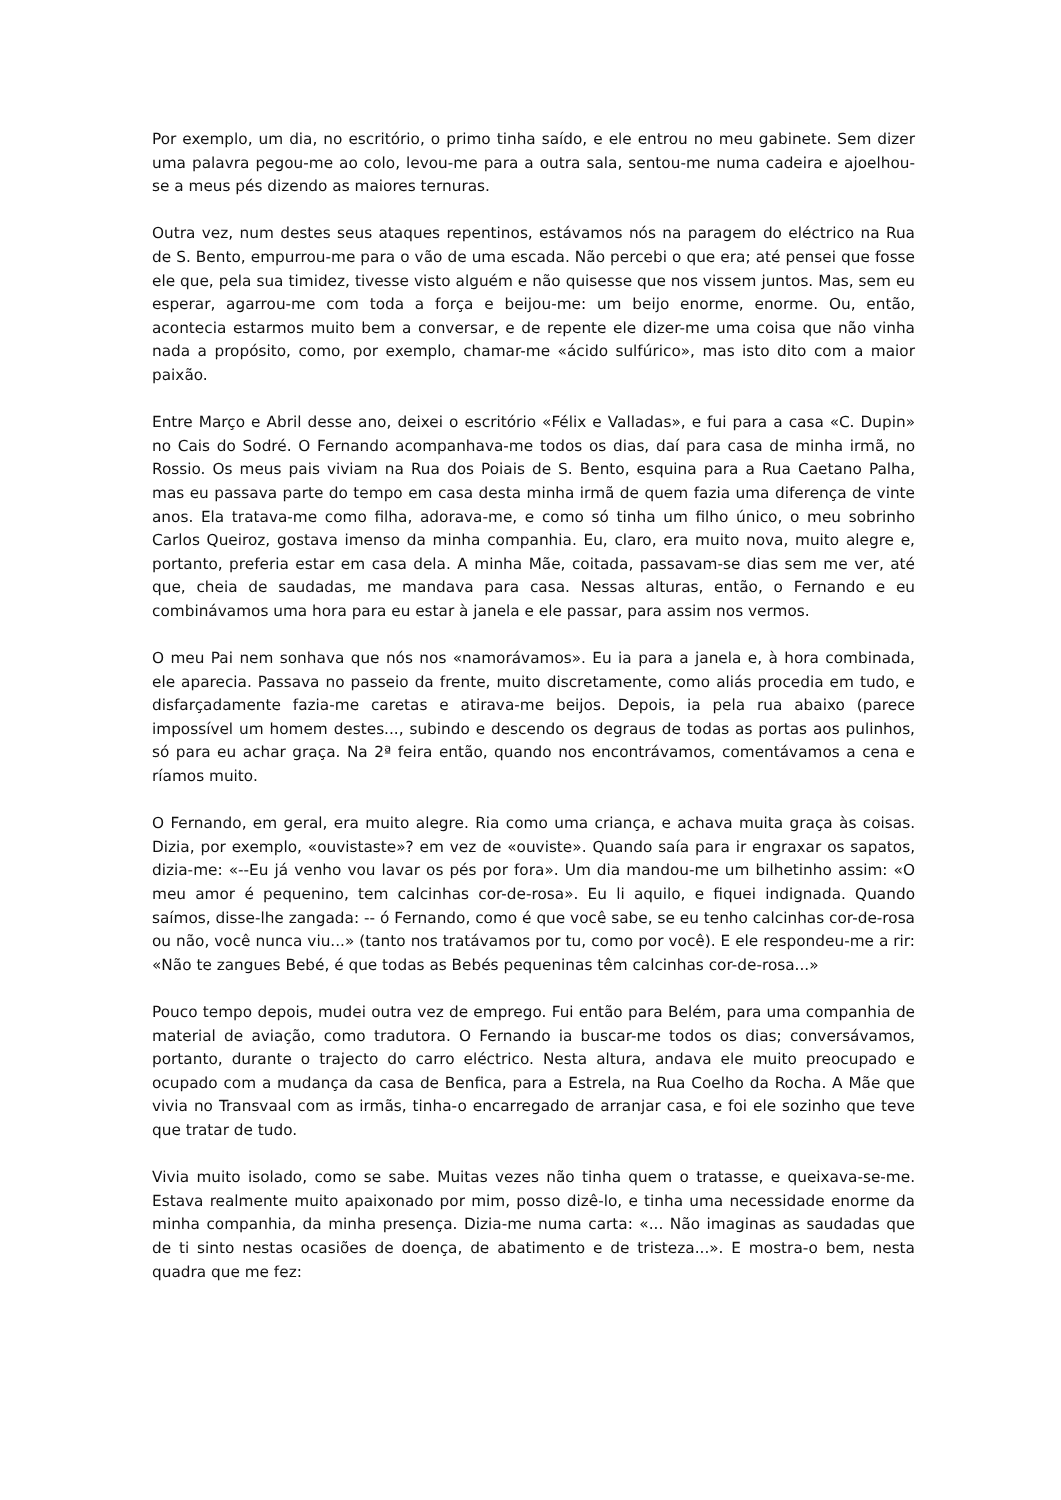Por exemplo, um dia, no escritório, o primo tinha saído, e ele entrou no meu gabinete. Sem dizer uma palavra pegou-me ao colo, levou-me para a outra sala, sentou-me numa cadeira e ajoelhou-se a meus pés dizendo as maiores ternuras.
Outra vez, num destes seus ataques repentinos, estávamos nós na paragem do eléctrico na Rua de S. Bento, empurrou-me para o vão de uma escada. Não percebi o que era; até pensei que fosse ele que, pela sua timidez, tivesse visto alguém e não quisesse que nos vissem juntos. Mas, sem eu esperar, agarrou-me com toda a força e beijou-me: um beijo enorme, enorme. Ou, então, acontecia estarmos muito bem a conversar, e de repente ele dizer-me uma coisa que não vinha nada a propósito, como, por exemplo, chamar-me «ácido sulfúrico», mas isto dito com a maior paixão.
Entre Março e Abril desse ano, deixei o escritório «Félix e Valladas», e fui para a casa «C. Dupin» no Cais do Sodré. O Fernando acompanhava-me todos os dias, daí para casa de minha irmã, no Rossio. Os meus pais viviam na Rua dos Poiais de S. Bento, esquina para a Rua Caetano Palha, mas eu passava parte do tempo em casa desta minha irmã de quem fazia uma diferença de vinte anos. Ela tratava-me como filha, adorava-me, e como só tinha um filho único, o meu sobrinho Carlos Queiroz, gostava imenso da minha companhia. Eu, claro, era muito nova, muito alegre e, portanto, preferia estar em casa dela. A minha Mãe, coitada, passavam-se dias sem me ver, até que, cheia de saudadas, me mandava para casa. Nessas alturas, então, o Fernando e eu combinávamos uma hora para eu estar à janela e ele passar, para assim nos vermos.
O meu Pai nem sonhava que nós nos «namorávamos». Eu ia para a janela e, à hora combinada, ele aparecia. Passava no passeio da frente, muito discretamente, como aliás procedia em tudo, e disfarçadamente fazia-me caretas e atirava-me beijos. Depois, ia pela rua abaixo (parece impossível um homem destes..., subindo e descendo os degraus de todas as portas aos pulinhos, só para eu achar graça. Na 2ª feira então, quando nos encontrávamos, comentávamos a cena e ríamos muito.
O Fernando, em geral, era muito alegre. Ria como uma criança, e achava muita graça às coisas. Dizia, por exemplo, «ouvistaste»? em vez de «ouviste». Quando saía para ir engraxar os sapatos, dizia-me: «--Eu já venho vou lavar os pés por fora». Um dia mandou-me um bilhetinho assim: «O meu amor é pequenino, tem calcinhas cor-de-rosa». Eu li aquilo, e fiquei indignada. Quando saímos, disse-lhe zangada: -- ó Fernando, como é que você sabe, se eu tenho calcinhas cor-de-rosa ou não, você nunca viu...» (tanto nos tratávamos por tu, como por você). E ele respondeu-me a rir: «Não te zangues Bebé, é que todas as Bebés pequeninas têm calcinhas cor-de-rosa...»
Pouco tempo depois, mudei outra vez de emprego. Fui então para Belém, para uma companhia de material de aviação, como tradutora. O Fernando ia buscar-me todos os dias; conversávamos, portanto, durante o trajecto do carro eléctrico. Nesta altura, andava ele muito preocupado e ocupado com a mudança da casa de Benfica, para a Estrela, na Rua Coelho da Rocha. A Mãe que vivia no Transvaal com as irmãs, tinha-o encarregado de arranjar casa, e foi ele sozinho que teve que tratar de tudo.
Vivia muito isolado, como se sabe. Muitas vezes não tinha quem o tratasse, e queixava-se-me. Estava realmente muito apaixonado por mim, posso dizê-lo, e tinha uma necessidade enorme da minha companhia, da minha presença. Dizia-me numa carta: «... Não imaginas as saudadas que de ti sinto nestas ocasiões de doença, de abatimento e de tristeza...». E mostra-o bem, nesta quadra que me fez: